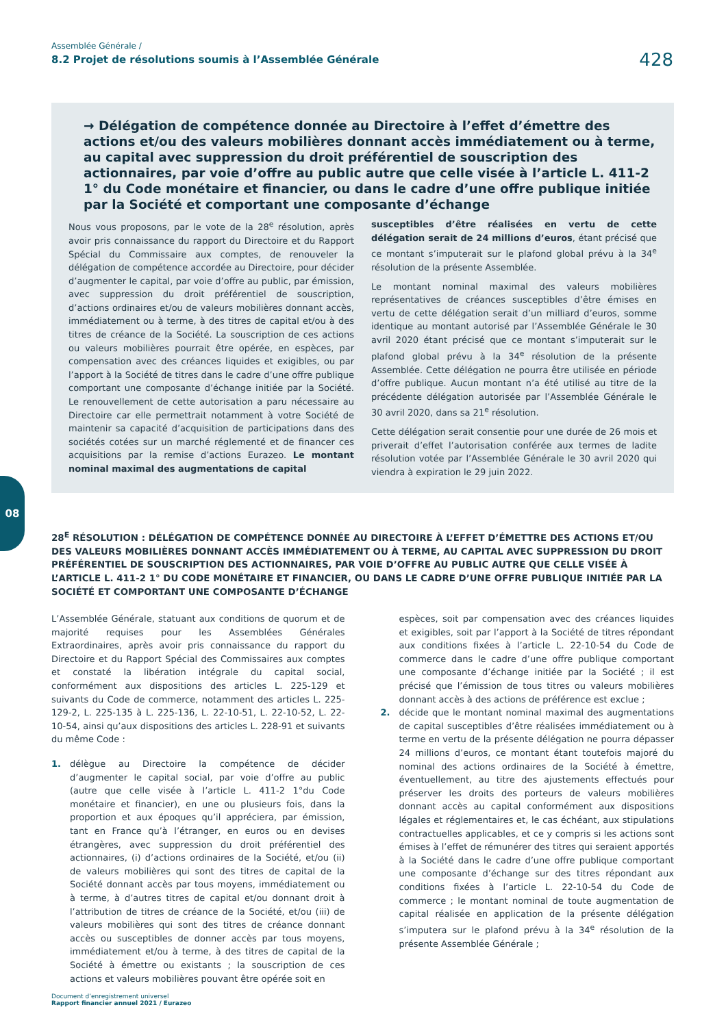Assemblée Générale /
8.2 Projet de résolutions soumis à l’Assemblée Générale
428
→ Délégation de compétence donnée au Directoire à l’effet d’émettre des actions et/ou des valeurs mobilières donnant accès immédiatement ou à terme, au capital avec suppression du droit préférentiel de souscription des actionnaires, par voie d’offre au public autre que celle visée à l’article L. 411-2 1° du Code monétaire et financier, ou dans le cadre d’une offre publique initiée par la Société et comportant une composante d’échange
Nous vous proposons, par le vote de la 28<sup>e</sup> résolution, après avoir pris connaissance du rapport du Directoire et du Rapport Spécial du Commissaire aux comptes, de renouveler la délégation de compétence accordée au Directoire, pour décider d’augmenter le capital, par voie d’offre au public, par émission, avec suppression du droit préférentiel de souscription, d’actions ordinaires et/ou de valeurs mobilières donnant accès, immédiatement ou à terme, à des titres de capital et/ou à des titres de créance de la Société. La souscription de ces actions ou valeurs mobilières pourrait être opérée, en espèces, par compensation avec des créances liquides et exigibles, ou par l’apport à la Société de titres dans le cadre d’une offre publique comportant une composante d’échange initiée par la Société. Le renouvellement de cette autorisation a paru nécessaire au Directoire car elle permettrait notamment à votre Société de maintenir sa capacité d’acquisition de participations dans des sociétés cotées sur un marché réglementé et de financer ces acquisitions par la remise d’actions Eurazeo. Le montant nominal maximal des augmentations de capital
susceptibles d’être réalisées en vertu de cette délégation serait de 24 millions d’euros, étant précisé que ce montant s’imputerait sur le plafond global prévu à la 34<sup>e</sup> résolution de la présente Assemblée.
Le montant nominal maximal des valeurs mobilières représentatives de créances susceptibles d’être émises en vertu de cette délégation serait d’un milliard d’euros, somme identique au montant autorisé par l’Assemblée Générale le 30 avril 2020 étant précisé que ce montant s’imputerait sur le plafond global prévu à la 34<sup>e</sup> résolution de la présente Assemblée. Cette délégation ne pourra être utilisée en période d’offre publique. Aucun montant n’a été utilisé au titre de la précédente délégation autorisée par l’Assemblée Générale le 30 avril 2020, dans sa 21<sup>e</sup> résolution.
Cette délégation serait consentie pour une durée de 26 mois et priverait d’effet l’autorisation conférée aux termes de ladite résolution votée par l’Assemblée Générale le 30 avril 2020 qui viendra à expiration le 29 juin 2022.
08
28<sup>E</sup> RÉSOLUTION : DÉLÉGATION DE COMPÉTENCE DONNÉE AU DIRECTOIRE À L’EFFET D’ÉMETTRE DES ACTIONS ET/OU DES VALEURS MOBILIÈRES DONNANT ACCÈS IMMÉDIATEMENT OU À TERME, AU CAPITAL AVEC SUPPRESSION DU DROIT PRÉFÉRENTIEL DE SOUSCRIPTION DES ACTIONNAIRES, PAR VOIE D’OFFRE AU PUBLIC AUTRE QUE CELLE VISÉE À L’ARTICLE L. 411-2 1° DU CODE MONÉTAIRE ET FINANCIER, OU DANS LE CADRE D’UNE OFFRE PUBLIQUE INITIÉE PAR LA SOCIÉTÉ ET COMPORTANT UNE COMPOSANTE D’ÉCHANGE
L’Assemblée Générale, statuant aux conditions de quorum et de majorité requises pour les Assemblées Générales Extraordinaires, après avoir pris connaissance du rapport du Directoire et du Rapport Spécial des Commissaires aux comptes et constaté la libération intégrale du capital social, conformément aux dispositions des articles L. 225-129 et suivants du Code de commerce, notamment des articles L. 225-129-2, L. 225-135 à L. 225-136, L. 22-10-51, L. 22-10-52, L. 22-10-54, ainsi qu’aux dispositions des articles L. 228-91 et suivants du même Code :
1. délègue au Directoire la compétence de décider d’augmenter le capital social, par voie d’offre au public (autre que celle visée à l’article L. 411-2 1°du Code monétaire et financier), en une ou plusieurs fois, dans la proportion et aux époques qu’il appréciera, par émission, tant en France qu’à l’étranger, en euros ou en devises étrangères, avec suppression du droit préférentiel des actionnaires, (i) d’actions ordinaires de la Société, et/ou (ii) de valeurs mobilières qui sont des titres de capital de la Société donnant accès par tous moyens, immédiatement ou à terme, à d’autres titres de capital et/ou donnant droit à l’attribution de titres de créance de la Société, et/ou (iii) de valeurs mobilières qui sont des titres de créance donnant accès ou susceptibles de donner accès par tous moyens, immédiatement et/ou à terme, à des titres de capital de la Société à émettre ou existants ; la souscription de ces actions et valeurs mobilières pouvant être opérée soit en
espèces, soit par compensation avec des créances liquides et exigibles, soit par l’apport à la Société de titres répondant aux conditions fixées à l’article L. 22-10-54 du Code de commerce dans le cadre d’une offre publique comportant une composante d’échange initiée par la Société ; il est précisé que l’émission de tous titres ou valeurs mobilières donnant accès à des actions de préférence est exclue ;
2. décide que le montant nominal maximal des augmentations de capital susceptibles d’être réalisées immédiatement ou à terme en vertu de la présente délégation ne pourra dépasser 24 millions d’euros, ce montant étant toutefois majoré du nominal des actions ordinaires de la Société à émettre, éventuellement, au titre des ajustements effectués pour préserver les droits des porteurs de valeurs mobilières donnant accès au capital conformément aux dispositions légales et réglementaires et, le cas échéant, aux stipulations contractuelles applicables, et ce y compris si les actions sont émises à l’effet de rémunérer des titres qui seraient apportés à la Société dans le cadre d’une offre publique comportant une composante d’échange sur des titres répondant aux conditions fixées à l’article L. 22-10-54 du Code de commerce ; le montant nominal de toute augmentation de capital réalisée en application de la présente délégation s’imputera sur le plafond prévu à la 34<sup>e</sup> résolution de la présente Assemblée Générale ;
Document d’enregistrement universel
Rapport financier annuel 2021 / Eurazeo